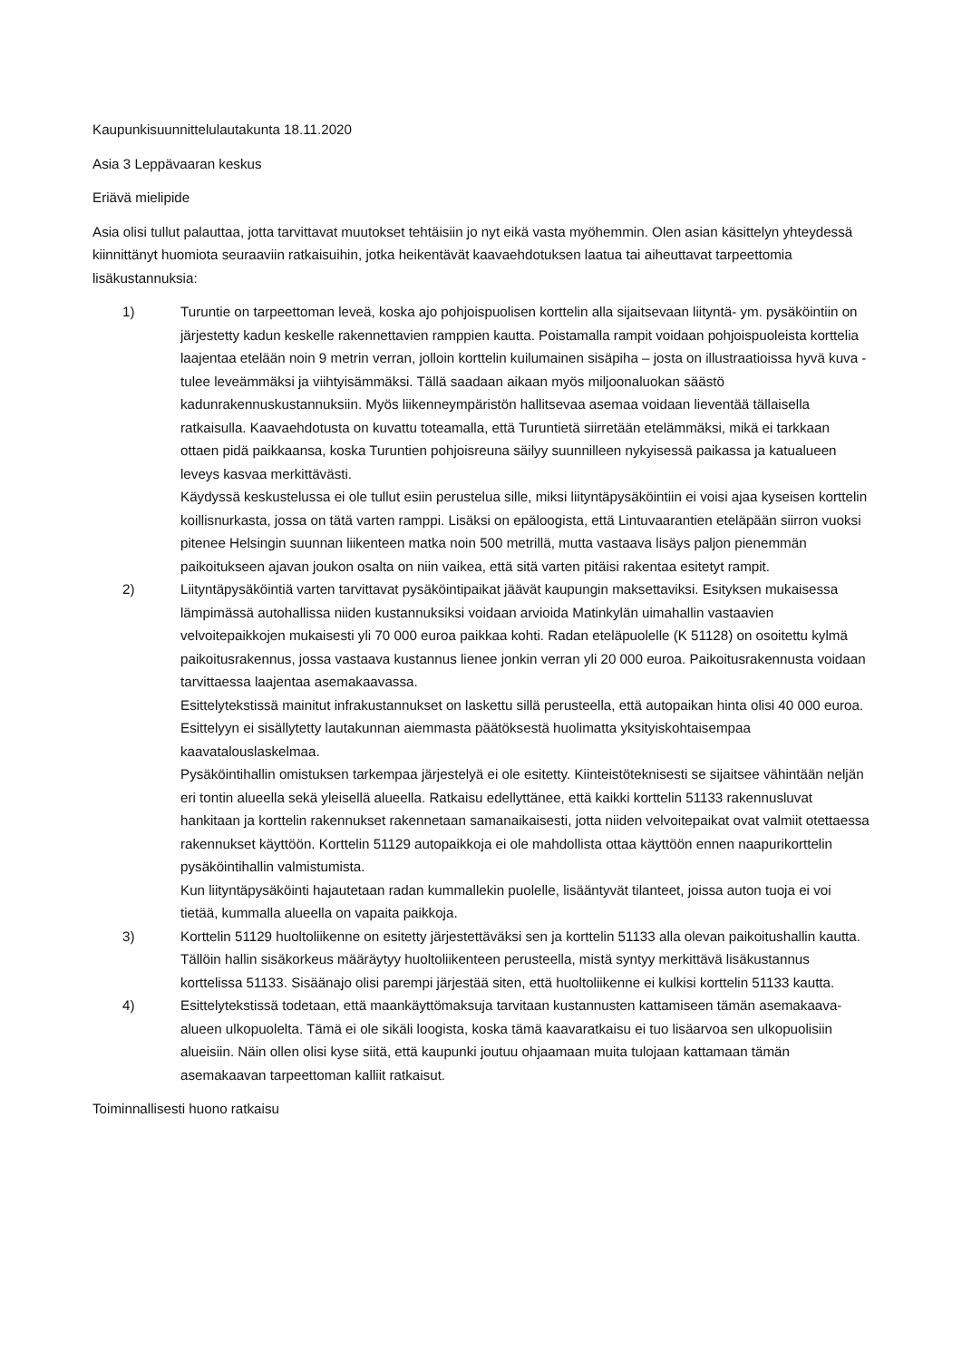Kaupunkisuunnittelulautakunta 18.11.2020
Asia 3 Leppävaaran keskus
Eriävä mielipide
Asia olisi tullut palauttaa, jotta tarvittavat muutokset tehtäisiin jo nyt eikä vasta myöhemmin. Olen asian käsittelyn yhteydessä kiinnittänyt huomiota seuraaviin ratkaisuihin, jotka heikentävät kaavaehdotuksen laatua tai aiheuttavat tarpeettomia lisäkustannuksia:
1) Turuntie on tarpeettoman leveä, koska ajo pohjoispuolisen korttelin alla sijaitsevaan liityntä- ym. pysäköintiin on järjestetty kadun keskelle rakennettavien ramppien kautta. Poistamalla rampit voidaan pohjoispuoleista korttelia laajentaa etelään noin 9 metrin verran, jolloin korttelin kuilumainen sisäpiha – josta on illustraatioissa hyvä kuva - tulee leveämmäksi ja viihtyisämmäksi. Tällä saadaan aikaan myös miljoonaluokan säästö kadunrakennuskustannuksiin. Myös liikenneympäristön hallitsevaa asemaa voidaan lieventää tällaisella ratkaisulla. Kaavaehdotusta on kuvattu toteamalla, että Turuntietä siirretään etelämmäksi, mikä ei tarkkaan ottaen pidä paikkaansa, koska Turuntien pohjoisreuna säilyy suunnilleen nykyisessä paikassa ja katualueen leveys kasvaa merkittävästi.
Käydyssä keskustelussa ei ole tullut esiin perustelua sille, miksi liityntäpysäköintiin ei voisi ajaa kyseisen korttelin koillisnurkasta, jossa on tätä varten ramppi. Lisäksi on epäloogista, että Lintuvaarantien eteläpään siirron vuoksi pitenee Helsingin suunnan liikenteen matka noin 500 metrillä, mutta vastaava lisäys paljon pienemmän paikoitukseen ajavan joukon osalta on niin vaikea, että sitä varten pitäisi rakentaa esitetyt rampit.
2) Liityntäpysäköintiä varten tarvittavat pysäköintipaikat jäävät kaupungin maksettaviksi. Esityksen mukaisessa lämpimässä autohallissa niiden kustannuksiksi voidaan arvioida Matinkylän uimahallin vastaavien velvoitepaikkojen mukaisesti yli 70 000 euroa paikkaa kohti. Radan eteläpuolelle (K 51128) on osoitettu kylmä paikoitusrakennus, jossa vastaava kustannus lienee jonkin verran yli 20 000 euroa. Paikoitusrakennusta voidaan tarvittaessa laajentaa asemakaavassa.
Esittelytekstissä mainitut infrakustannukset on laskettu sillä perusteella, että autopaikan hinta olisi 40 000 euroa. Esittelyyn ei sisällytetty lautakunnan aiemmasta päätöksestä huolimatta yksityiskohtaisempaa kaavatalouslaskelmaa.
Pysäköintihallin omistuksen tarkempaa järjestelyä ei ole esitetty. Kiinteistöteknisesti se sijaitsee vähintään neljän eri tontin alueella sekä yleisellä alueella. Ratkaisu edellyttänee, että kaikki korttelin 51133 rakennusluvat hankitaan ja korttelin rakennukset rakennetaan samanaikaisesti, jotta niiden velvoitepaikat ovat valmiit otettaessa rakennukset käyttöön. Korttelin 51129 autopaikkoja ei ole mahdollista ottaa käyttöön ennen naapurikorttelin pysäköintihallin valmistumista.
Kun liityntäpysäköinti hajautetaan radan kummallekin puolelle, lisääntyvät tilanteet, joissa auton tuoja ei voi tietää, kummalla alueella on vapaita paikkoja.
3) Korttelin 51129 huoltoliikenne on esitetty järjestettäväksi sen ja korttelin 51133 alla olevan paikoitushallin kautta. Tällöin hallin sisäkorkeus määräytyy huoltoliikenteen perusteella, mistä syntyy merkittävä lisäkustannus korttelissa 51133. Sisäänajo olisi parempi järjestää siten, että huoltoliikenne ei kulkisi korttelin 51133 kautta.
4) Esittelytekstissä todetaan, että maankäyttömaksuja tarvitaan kustannusten kattamiseen tämän asemakaava-alueen ulkopuolelta. Tämä ei ole sikäli loogista, koska tämä kaavaratkaisu ei tuo lisäarvoa sen ulkopuolisiin alueisiin. Näin ollen olisi kyse siitä, että kaupunki joutuu ohjaamaan muita tulojaan kattamaan tämän asemakaavan tarpeettoman kalliit ratkaisut.
Toiminnallisesti huono ratkaisu